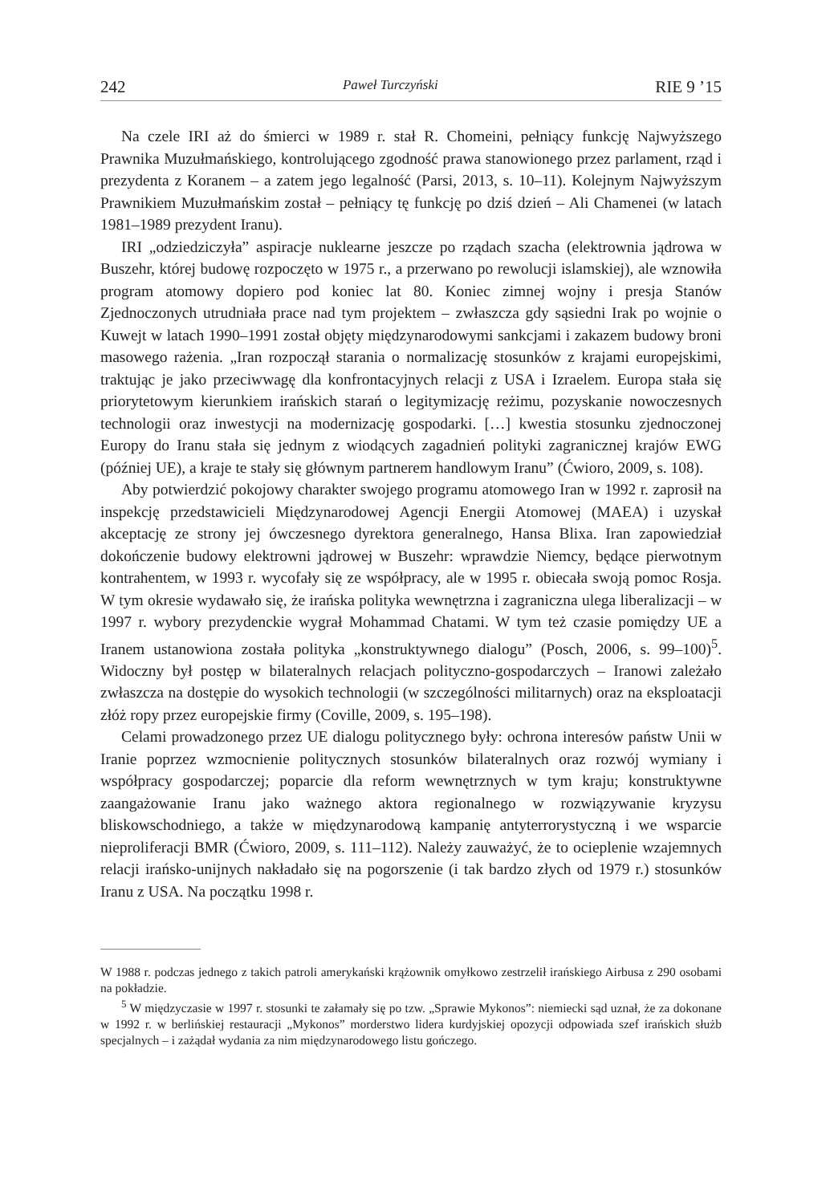242 Paweł Turczyński RIE 9 ’15
Na czele IRI aż do śmierci w 1989 r. stał R. Chomeini, pełniący funkcję Najwyższego Prawnika Muzułmańskiego, kontrolującego zgodność prawa stanowionego przez parlament, rząd i prezydenta z Koranem – a zatem jego legalność (Parsi, 2013, s. 10–11). Kolejnym Najwyższym Prawnikiem Muzułmańskim został – pełniący tę funkcję po dziś dzień – Ali Chamenei (w latach 1981–1989 prezydent Iranu).
IRI „odziedziczyła” aspiracje nuklearne jeszcze po rządach szacha (elektrownia jądrowa w Buszehr, której budowę rozpoczęto w 1975 r., a przerwano po rewolucji islamskiej), ale wznowiła program atomowy dopiero pod koniec lat 80. Koniec zimnej wojny i presja Stanów Zjednoczonych utrudniała prace nad tym projektem – zwłaszcza gdy sąsiedni Irak po wojnie o Kuwejt w latach 1990–1991 został objęty międzynarodowymi sankcjami i zakazem budowy broni masowego rażenia. „Iran rozpoczął starania o normalizację stosunków z krajami europejskimi, traktując je jako przeciwwagę dla konfrontacyjnych relacji z USA i Izraelem. Europa stała się priorytetowym kierunkiem irańskich starań o legitymizację reżimu, pozyskanie nowoczesnych technologii oraz inwestycji na modernizację gospodarki. […] kwestia stosunku zjednoczonej Europy do Iranu stała się jednym z wiodących zagadnień polityki zagranicznej krajów EWG (później UE), a kraje te stały się głównym partnerem handlowym Iranu” (Ćwioro, 2009, s. 108).
Aby potwierdzić pokojowy charakter swojego programu atomowego Iran w 1992 r. zaprosił na inspekcję przedstawicieli Międzynarodowej Agencji Energii Atomowej (MAEA) i uzyskał akceptację ze strony jej ówczesnego dyrektora generalnego, Hansa Blixa. Iran zapowiedział dokończenie budowy elektrowni jądrowej w Buszehr: wprawdzie Niemcy, będące pierwotnym kontrahentem, w 1993 r. wycofały się ze współpracy, ale w 1995 r. obiecała swoją pomoc Rosja. W tym okresie wydawało się, że irańska polityka wewnętrzna i zagraniczna ulega liberalizacji – w 1997 r. wybory prezydenckie wygrał Mohammad Chatami. W tym też czasie pomiędzy UE a Iranem ustanowiona została polityka „konstruktywnego dialogu” (Posch, 2006, s. 99–100)<sup>5</sup>. Widoczny był postęp w bilateralnych relacjach polityczno-gospodarczych – Iranowi zależało zwłaszcza na dostępie do wysokich technologii (w szczególności militarnych) oraz na eksploatacji złóż ropy przez europejskie firmy (Coville, 2009, s. 195–198).
Celami prowadzonego przez UE dialogu politycznego były: ochrona interesów państw Unii w Iranie poprzez wzmocnienie politycznych stosunków bilateralnych oraz rozwój wymiany i współpracy gospodarczej; poparcie dla reform wewnętrznych w tym kraju; konstruktywne zaangażowanie Iranu jako ważnego aktora regionalnego w rozwiązywanie kryzysu bliskowschodniego, a także w międzynarodową kampanię antyterrorystyczną i we wsparcie nieproliferacji BMR (Ćwioro, 2009, s. 111–112). Należy zauważyć, że to ocieplenie wzajemnych relacji irańsko-unijnych nakładało się na pogorszenie (i tak bardzo złych od 1979 r.) stosunków Iranu z USA. Na początku 1998 r.
W 1988 r. podczas jednego z takich patroli amerykański krążownik omyłkowo zestrzelił irańskiego Airbusa z 290 osobami na pokładzie.
<sup>5</sup> W międzyczasie w 1997 r. stosunki te załamały się po tzw. „Sprawie Mykonos”: niemiecki sąd uznał, że za dokonane w 1992 r. w berlińskiej restauracji „Mykonos” morderstwo lidera kurdyjskiej opozycji odpowiada szef irańskich służb specjalnych – i zażądał wydania za nim międzynarodowego listu gończego.